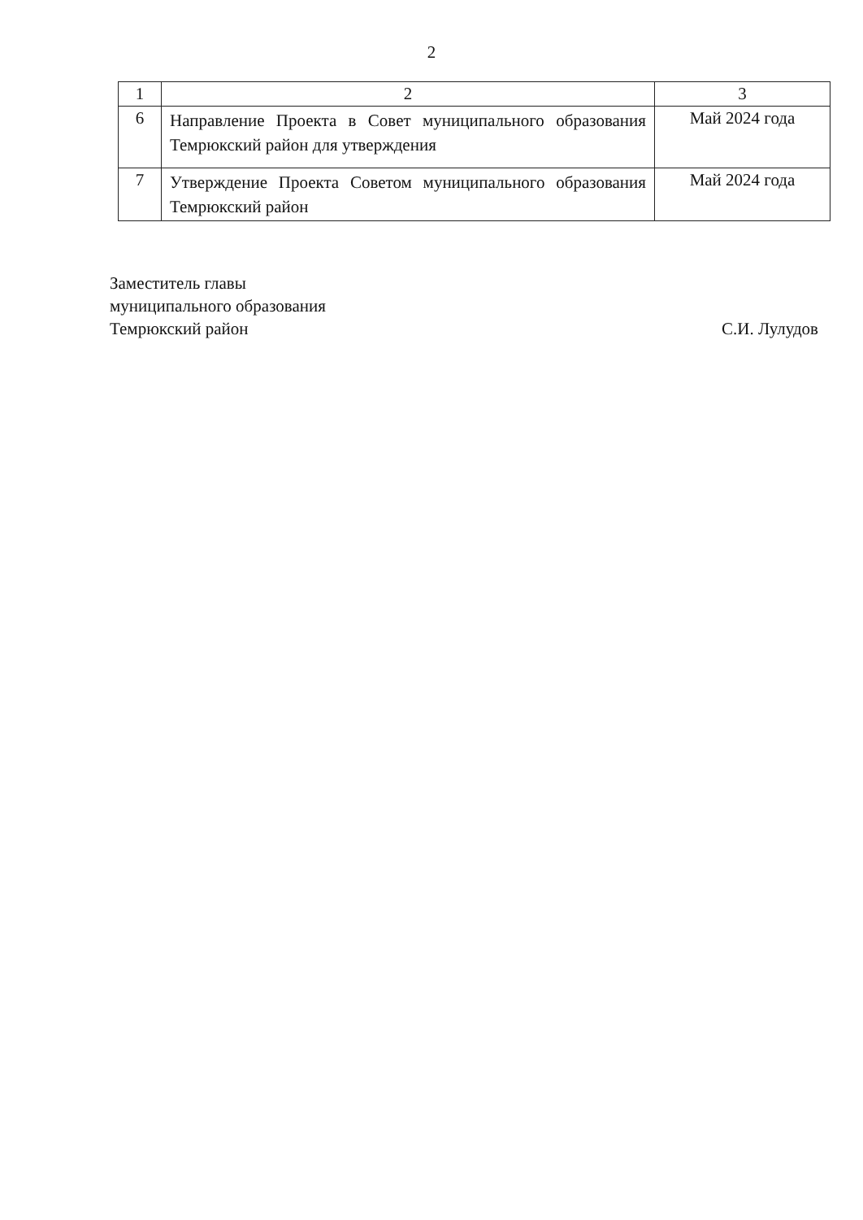2
| 1 | 2 | 3 |
| --- | --- | --- |
| 6 | Направление Проекта в Совет муниципального образования Темрюкский район для утверждения | Май 2024 года |
| 7 | Утверждение Проекта Советом муниципального образования Темрюкский район | Май 2024 года |
Заместитель главы
муниципального образования
Темрюкский район
С.И. Лулудов